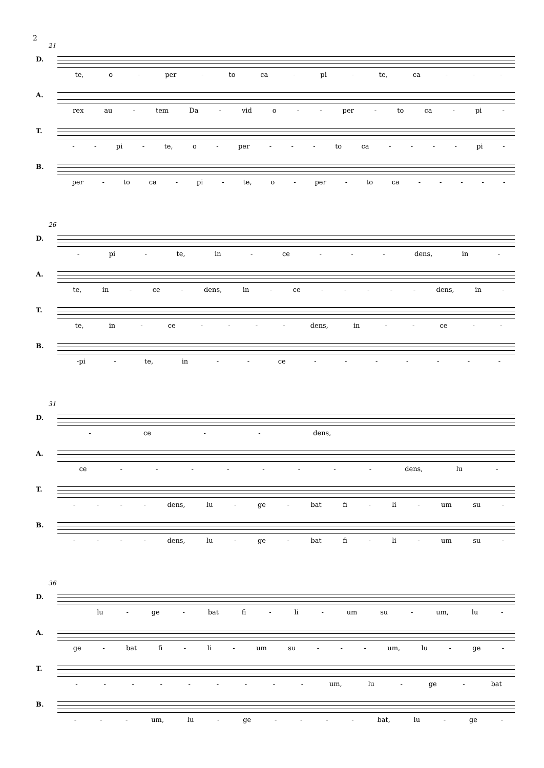2
21
D.
te, o - per - to ca - pi - te, ca - - -
A.
rex au - tem Da - vid o - - per - to ca - pi -
T.
- - pi - te, o - per - - - to ca - - - - pi -
B.
per - to ca - pi - te, o - per - to ca - - - - -
26
D.
- pi - te, in - ce - - - dens, in -
A.
te, in - ce - dens, in - ce - - - - - dens, in -
T.
te, in - ce - - - - dens, in - - ce - -
B.
-pi - te, in - - ce - - - - - - -
31
D.
- ce - - dens,
A.
ce - - - - - - - - dens, lu -
T.
- - - - dens, lu - ge - bat fi - li - um su -
B.
- - - - dens, lu - ge - bat fi - li - um su -
36
D.
lu - ge - bat fi - li - um su - um, lu -
A.
ge - bat fi - li - um su - - - um, lu - ge -
T.
- - - - - - - - - um, lu - ge - bat
B.
- - - um, lu - ge - - - - bat, lu - ge -